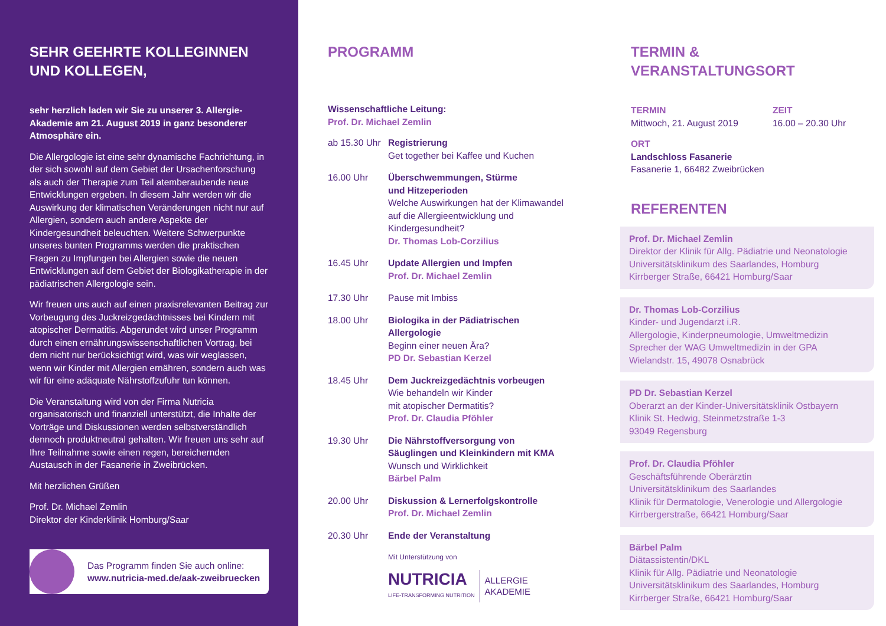SEHR GEEHRTE KOLLEGINNEN
UND KOLLEGEN,
sehr herzlich laden wir Sie zu unserer 3. Allergie-Akademie am 21. August 2019 in ganz besonderer Atmosphäre ein.
Die Allergologie ist eine sehr dynamische Fachrichtung, in der sich sowohl auf dem Gebiet der Ursachenforschung als auch der Therapie zum Teil atemberaubende neue Entwicklungen ergeben. In diesem Jahr werden wir die Auswirkung der klimatischen Veränderungen nicht nur auf Allergien, sondern auch andere Aspekte der Kindergesundheit beleuchten. Weitere Schwerpunkte unseres bunten Programms werden die praktischen Fragen zu Impfungen bei Allergien sowie die neuen Entwicklungen auf dem Gebiet der Biologikatherapie in der pädiatrischen Allergologie sein.
Wir freuen uns auch auf einen praxisrelevanten Beitrag zur Vorbeugung des Juckreizgedächtnisses bei Kindern mit atopischer Dermatitis. Abgerundet wird unser Programm durch einen ernährungswissenschaftlichen Vortrag, bei dem nicht nur berücksichtigt wird, was wir weglassen, wenn wir Kinder mit Allergien ernähren, sondern auch was wir für eine adäquate Nährstoffzufuhr tun können.
Die Veranstaltung wird von der Firma Nutricia organisatorisch und finanziell unterstützt, die Inhalte der Vorträge und Diskussionen werden selbstverständlich dennoch produktneutral gehalten. Wir freuen uns sehr auf Ihre Teilnahme sowie einen regen, bereichernden Austausch in der Fasanerie in Zweibrücken.
Mit herzlichen Grüßen
Prof. Dr. Michael Zemlin
Direktor der Kinderklinik Homburg/Saar
Das Programm finden Sie auch online:
www.nutricia-med.de/aak-zweibruecken
PROGRAMM
Wissenschaftliche Leitung:
Prof. Dr. Michael Zemlin
ab 15.30 Uhr
Registrierung
Get together bei Kaffee und Kuchen
16.00 Uhr Überschwemmungen, Stürme
und Hitzeperioden
Welche Auswirkungen hat der Klimawandel auf die Allergieentwicklung und Kindergesundheit?
Dr. Thomas Lob-Corzilius
16.45 Uhr Update Allergien und Impfen
Prof. Dr. Michael Zemlin
17.30 Uhr Pause mit Imbiss
18.00 Uhr Biologika in der Pädiatrischen Allergologie
Beginn einer neuen Ära?
PD Dr. Sebastian Kerzel
18.45 Uhr Dem Juckreizgedächtnis vorbeugen
Wie behandeln wir Kinder
mit atopischer Dermatitis?
Prof. Dr. Claudia Pföhler
19.30 Uhr Die Nährstoffversorgung von
Säuglingen und Kleinkindern mit KMA
Wunsch und Wirklichkeit
Bärbel Palm
20.00 Uhr Diskussion & Lernerfolgskontrolle
Prof. Dr. Michael Zemlin
20.30 Uhr Ende der Veranstaltung
Mit Unterstützung von
NUTRICIA
LIFE-TRANSFORMING NUTRITION
ALLERGIE
AKADEMIE
TERMIN &
VERANSTALTUNGSORT
TERMIN
Mittwoch, 21. August 2019
ZEIT
16.00 – 20.30 Uhr
ORT
Landschloss Fasanerie
Fasanerie 1, 66482 Zweibrücken
REFERENTEN
Prof. Dr. Michael Zemlin
Direktor der Klinik für Allg. Pädiatrie und Neonatologie
Universitätsklinikum des Saarlandes, Homburg
Kirrberger Straße, 66421 Homburg/Saar
Dr. Thomas Lob-Corzilius
Kinder- und Jugendarzt i.R.
Allergologie, Kinderpneumologie, Umweltmedizin
Sprecher der WAG Umweltmedizin in der GPA
Wielandstr. 15, 49078 Osnabrück
PD Dr. Sebastian Kerzel
Oberarzt an der Kinder-Universitätsklinik Ostbayern
Klinik St. Hedwig, Steinmetzstraße 1-3
93049 Regensburg
Prof. Dr. Claudia Pföhler
Geschäftsführende Oberärztin
Universitätsklinikum des Saarlandes
Klinik für Dermatologie, Venerologie und Allergologie
Kirrbergerstraße, 66421 Homburg/Saar
Bärbel Palm
Diätassistentin/DKL
Klinik für Allg. Pädiatrie und Neonatologie
Universitätsklinikum des Saarlandes, Homburg
Kirrberger Straße, 66421 Homburg/Saar